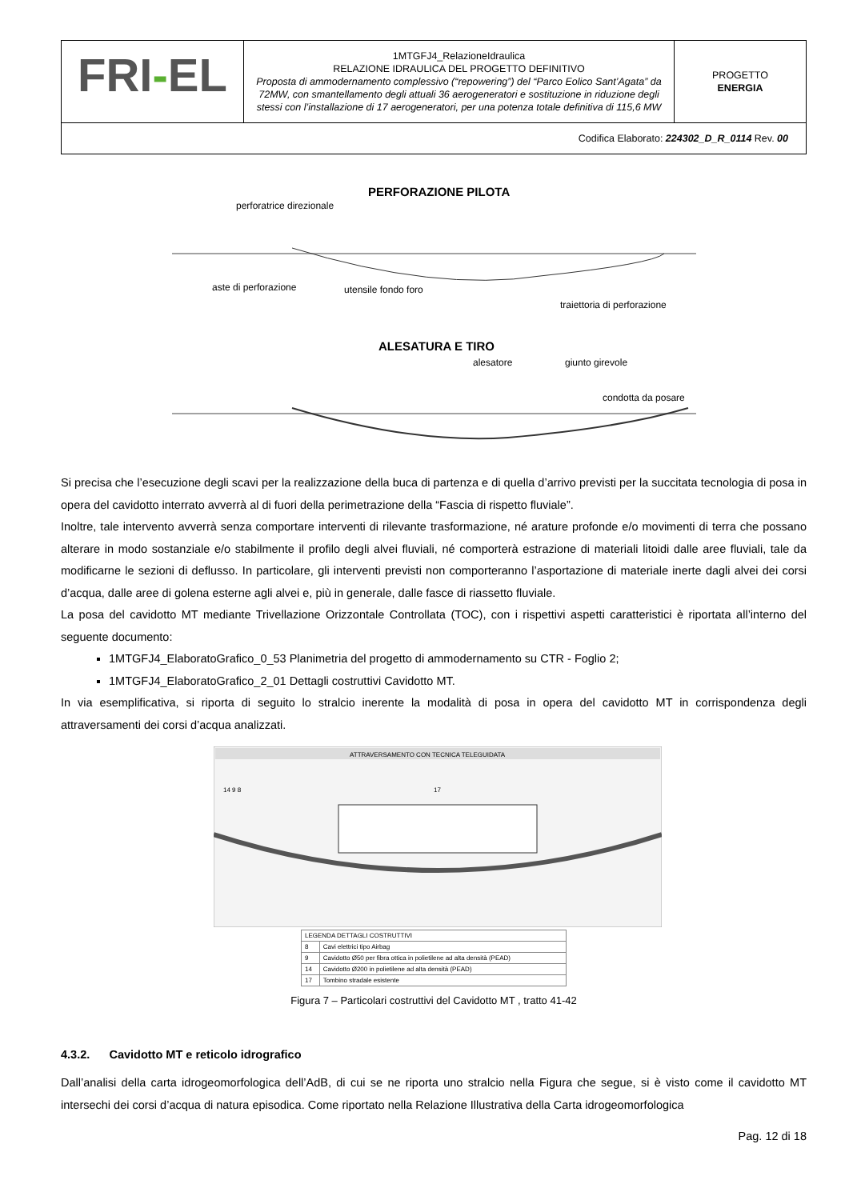| FRI - EL | 1MTGFJ4_RelazioneIdraulica RELAZIONE IDRAULICA DEL PROGETTO DEFINITIVO Proposta di ammodernamento complessivo (“repowering”) del “Parco Eolico Sant’Agata” da 72MW, con smantellamento degli attuali 36 aerogeneratori e sostituzione in riduzione degli stessi con l’installazione di 17 aerogeneratori, per una potenza totale definitiva di 115,6 MW | PROGETTO ENERGIA |
| Codifica Elaborato: 224302_D_R_0114 Rev. 00 | | |
PERFORAZIONE PILOTA
perforatrice direzionale
aste di perforazione
utensile fondo foro
traiettoria di perforazione
ALESATURA E TIRO
alesatore
giunto girevole
condotta da posare
ATTRAVERSAMENTO CON TECNICA TELEGUIDATA
14 9 8
17
Si precisa che l’esecuzione degli scavi per la realizzazione della buca di partenza e di quella d’arrivo previsti per la succitata tecnologia di posa in opera del cavidotto interrato avverrà al di fuori della perimetrazione della “Fascia di rispetto fluviale”.
Inoltre, tale intervento avverrà senza comportare interventi di rilevante trasformazione, né arature profonde e/o movimenti di terra che possano alterare in modo sostanziale e/o stabilmente il profilo degli alvei fluviali, né comporterà estrazione di materiali litoidi dalle aree fluviali, tale da modificarne le sezioni di deflusso. In particolare, gli interventi previsti non comporteranno l’asportazione di materiale inerte dagli alvei dei corsi d’acqua, dalle aree di golena esterne agli alvei e, più in generale, dalle fasce di riassetto fluviale.
La posa del cavidotto MT mediante Trivellazione Orizzontale Controllata (TOC), con i rispettivi aspetti caratteristici è riportata all’interno del seguente documento:
1MTGFJ4_ElaboratoGrafico_0_53 Planimetria del progetto di ammodernamento su CTR - Foglio 2;
1MTGFJ4_ElaboratoGrafico_2_01 Dettagli costruttivi Cavidotto MT.
In via esemplificativa, si riporta di seguito lo stralcio inerente la modalità di posa in opera del cavidotto MT in corrispondenza degli attraversamenti dei corsi d’acqua analizzati.
| LEGENDA DETTAGLI COSTRUTTIVI | |
| --- | --- |
| 8 | Cavi elettrici tipo Airbag |
| 9 | Cavidotto Ø50 per fibra ottica in polietilene ad alta densità (PEAD) |
| 14 | Cavidotto Ø200 in polietilene ad alta densità (PEAD) |
| 17 | Tombino stradale esistente |
Figura 7 – Particolari costruttivi del Cavidotto MT , tratto 41-42
4.3.2. Cavidotto MT e reticolo idrografico
Dall’analisi della carta idrogeomorfologica dell’AdB, di cui se ne riporta uno stralcio nella Figura che segue, si è visto come il cavidotto MT intersechi dei corsi d’acqua di natura episodica. Come riportato nella Relazione Illustrativa della Carta idrogeomorfologica
Pag. 12 di 18